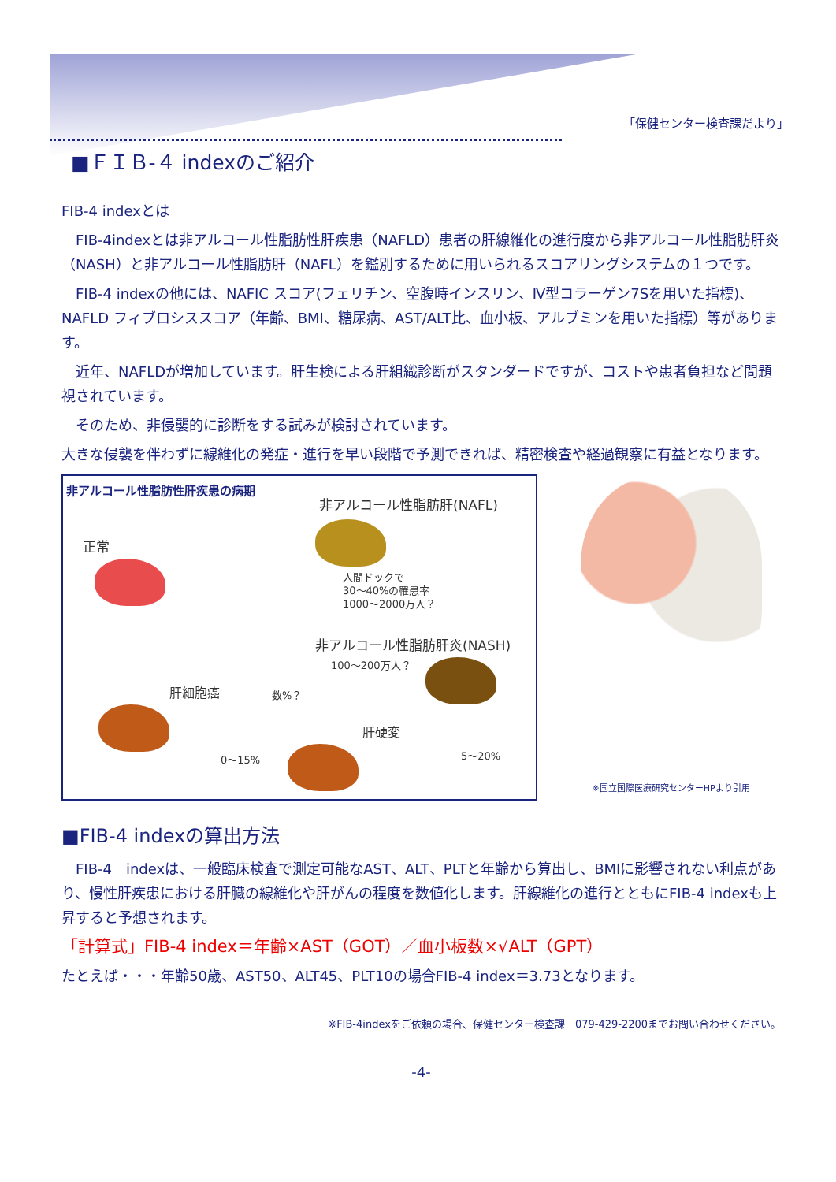「保健センター検査課だより」
■ＦＩＢ-４ indexのご紹介
FIB-4 indexとは
　FIB-4indexとは非アルコール性脂肪性肝疾患（NAFLD）患者の肝線維化の進行度から非アルコール性脂肪肝炎（NASH）と非アルコール性脂肪肝（NAFL）を鑑別するために用いられるスコアリングシステムの１つです。
　FIB-4 indexの他には、NAFIC スコア(フェリチン、空腹時インスリン、Ⅳ型コラーゲン7Sを用いた指標)、NAFLD フィブロシススコア（年齢、BMI、糖尿病、AST/ALT比、血小板、アルブミンを用いた指標）等があります。
　近年、NAFLDが増加しています。肝生検による肝組織診断がスタンダードですが、コストや患者負担など問題視されています。
　そのため、非侵襲的に診断をする試みが検討されています。
大きな侵襲を伴わずに線維化の発症・進行を早い段階で予測できれば、精密検査や経過観察に有益となります。
非アルコール性脂肪性肝疾患の病期
非アルコール性脂肪肝(NAFL)
正常
人間ドックで
30〜40%の罹患率
1000〜2000万人？
非アルコール性脂肪肝炎(NASH)
100〜200万人？
肝細胞癌 数%？
肝硬変
0〜15% 5〜20%
※国立国際医療研究センターHPより引用
■FIB-4 indexの算出方法
　FIB-4　indexは、一般臨床検査で測定可能なAST、ALT、PLTと年齢から算出し、BMIに影響されない利点があり、慢性肝疾患における肝臓の線維化や肝がんの程度を数値化します。肝線維化の進行とともにFIB-4 indexも上昇すると予想されます。
「計算式」FIB-4 index＝年齢×AST（GOT）／血小板数×√ALT（GPT）
たとえば・・・年齢50歳、AST50、ALT45、PLT10の場合FIB-4 index＝3.73となります。
※FIB-4indexをご依頼の場合、保健センター検査課　079-429-2200までお問い合わせください。
-4-